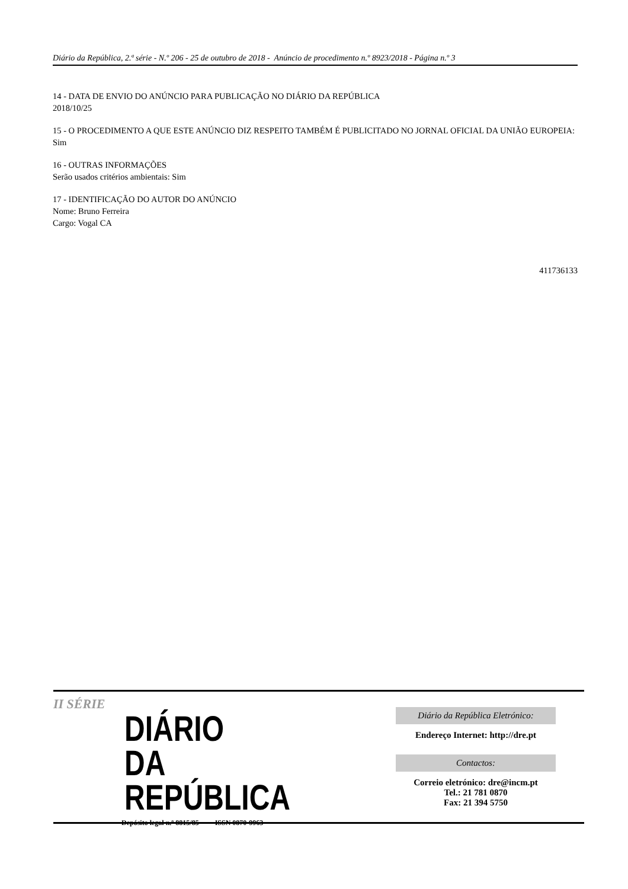Diário da República, 2.ª série - N.º 206 - 25 de outubro de 2018 - Anúncio de procedimento n.º 8923/2018 - Página n.º 3
14 - DATA DE ENVIO DO ANÚNCIO PARA PUBLICAÇÃO NO DIÁRIO DA REPÚBLICA
2018/10/25
15 - O PROCEDIMENTO A QUE ESTE ANÚNCIO DIZ RESPEITO TAMBÉM É PUBLICITADO NO JORNAL OFICIAL DA UNIÃO EUROPEIA:
Sim
16 - OUTRAS INFORMAÇÕES
Serão usados critérios ambientais: Sim
17 - IDENTIFICAÇÃO DO AUTOR DO ANÚNCIO
Nome: Bruno Ferreira
Cargo: Vogal CA
411736133
II SÉRIE
DIÁRIO
DA REPÚBLICA
Depósito legal n.º 8815/85 ISSN 0870-9963
Diário da República Eletrónico:
Endereço Internet: http://dre.pt
Contactos:
Correio eletrónico: dre@incm.pt
Tel.: 21 781 0870
Fax: 21 394 5750